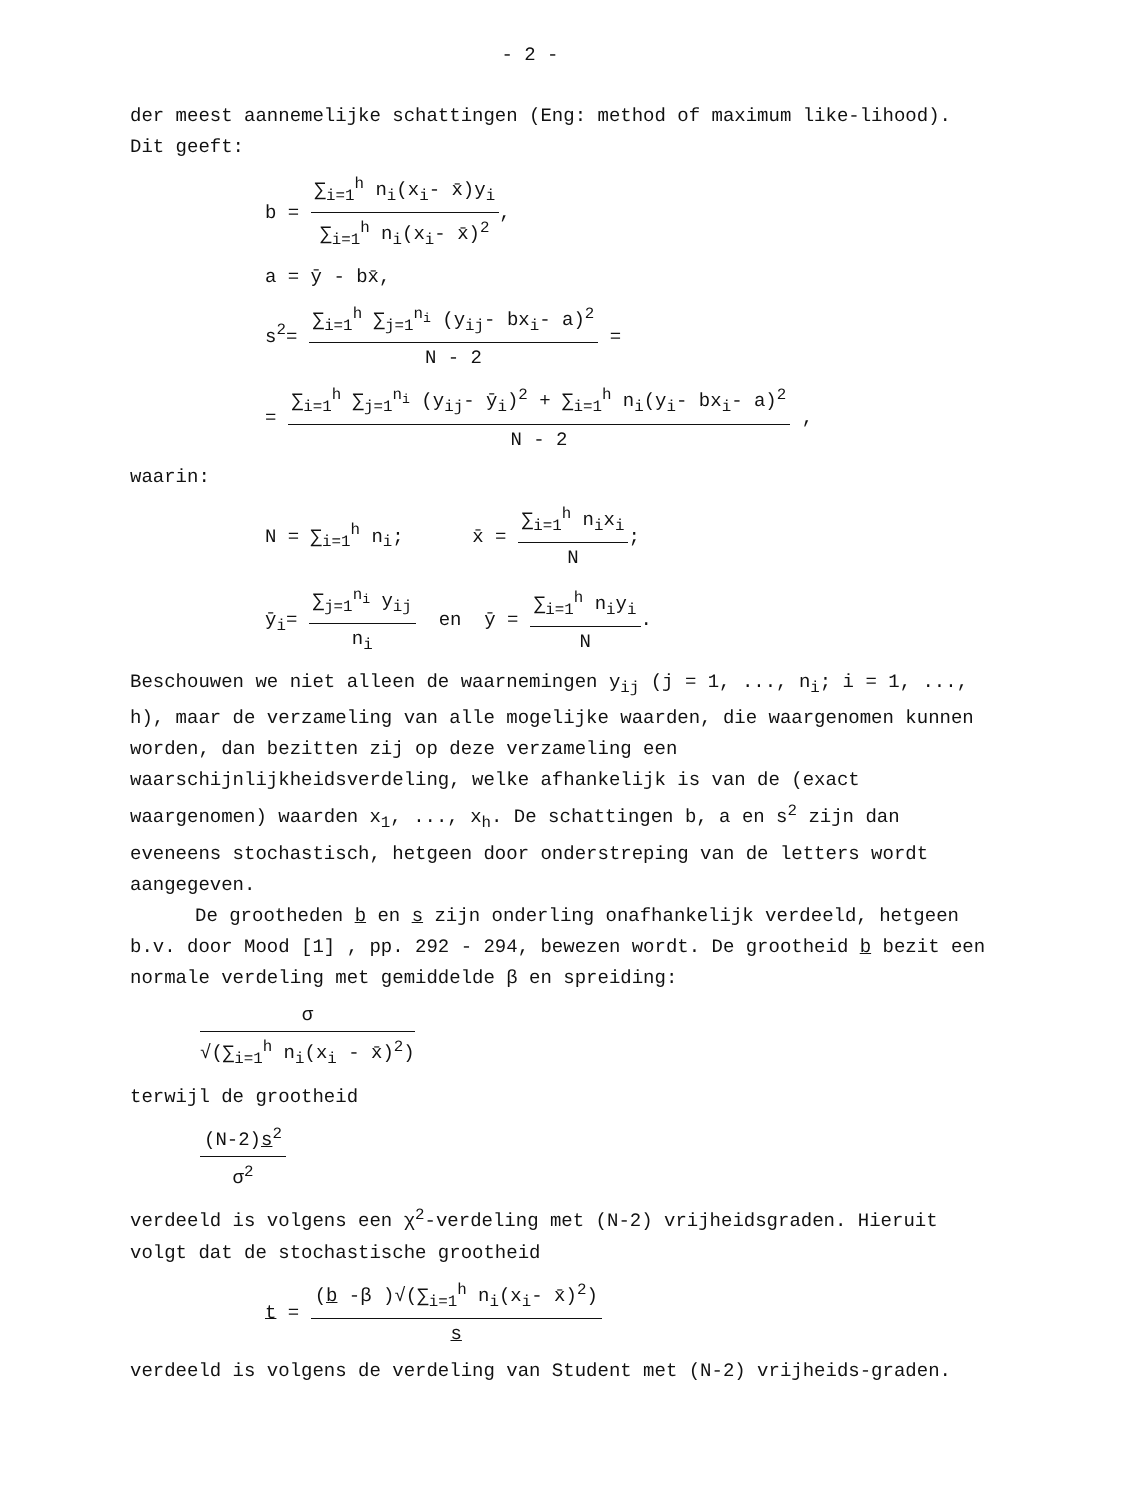- 2 -
der meest aannemelijke schattingen (Eng: method of maximum like-lihood).
Dit geeft:
b =
∑<sub>i=1</sub><sup>h</sup> n<sub>i</sub>(x<sub>i</sub>- x̄)y<sub>i</sub>
∑<sub>i=1</sub><sup>h</sup> n<sub>i</sub>(x<sub>i</sub>- x̄)<sup>2</sup>
,
a = ȳ - bx̄,
s<sup>2</sup>=
∑<sub>i=1</sub><sup>h</sup> ∑<sub>j=1</sub><sup>n<sub>i</sub></sup> (y<sub>ij</sub>- bx<sub>i</sub>- a)<sup>2</sup>
N - 2
=
=
∑<sub>i=1</sub><sup>h</sup> ∑<sub>j=1</sub><sup>n<sub>i</sub></sup> (y<sub>ij</sub>- ȳ<sub>i</sub>)<sup>2</sup> + ∑<sub>i=1</sub><sup>h</sup> n<sub>i</sub>(y<sub>i</sub>- bx<sub>i</sub>- a)<sup>2</sup>
N - 2
,
waarin:
N = ∑<sub>i=1</sub><sup>h</sup> n<sub>i</sub>; x̄ =
∑<sub>i=1</sub><sup>h</sup> n<sub>i</sub>x<sub>i</sub>
N
;
ȳ<sub>i</sub>=
∑<sub>j=1</sub><sup>n<sub>i</sub></sup> y<sub>ij</sub>
n<sub>i</sub>
en ȳ =
∑<sub>i=1</sub><sup>h</sup> n<sub>i</sub>y<sub>i</sub>
N
.
Beschouwen we niet alleen de waarnemingen y<sub>ij</sub> (j = 1, ..., n<sub>i</sub>; i = 1, ..., h), maar de verzameling van alle mogelijke waarden, die waargenomen kunnen worden, dan bezitten zij op deze verzameling een waarschijnlijkheidsverdeling, welke afhankelijk is van de (exact waargenomen) waarden x<sub>1</sub>, ..., x<sub>h</sub>. De schattingen b, a en s<sup>2</sup> zijn dan eveneens stochastisch, hetgeen door onderstreping van de letters wordt aangegeven.
De grootheden b en s zijn onderling onafhankelijk verdeeld, hetgeen b.v. door Mood [1] , pp. 292 - 294, bewezen wordt. De grootheid b bezit een normale verdeling met gemiddelde β en spreiding:
σ
√(∑<sub>i=1</sub><sup>h</sup> n<sub>i</sub>(x<sub>i</sub> - x̄)<sup>2</sup>)
terwijl de grootheid
(N-2)s<sup>2</sup>
σ<sup>2</sup>
verdeeld is volgens een χ<sup>2</sup>-verdeling met (N-2) vrijheidsgraden. Hieruit volgt dat de stochastische grootheid
t =
(b -β )√(∑<sub>i=1</sub><sup>h</sup> n<sub>i</sub>(x<sub>i</sub>- x̄)<sup>2</sup>)
s
verdeeld is volgens de verdeling van Student met (N-2) vrijheids-graden.